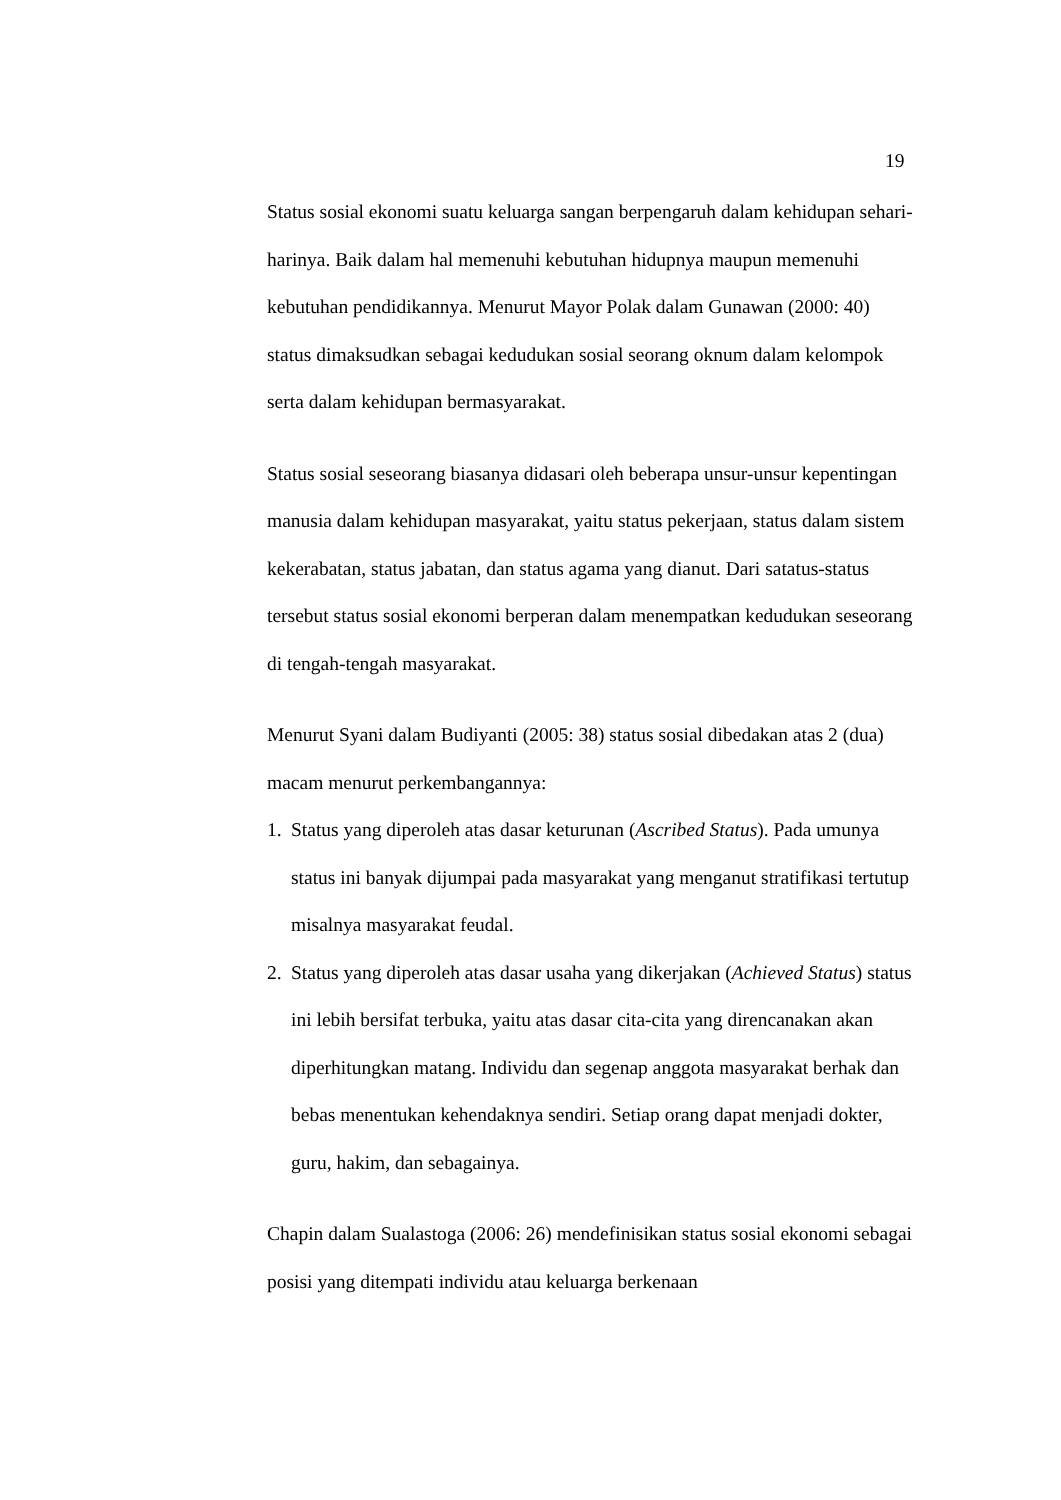19
Status sosial ekonomi suatu keluarga sangan berpengaruh dalam kehidupan sehari-harinya. Baik dalam hal memenuhi kebutuhan hidupnya maupun memenuhi kebutuhan pendidikannya. Menurut Mayor Polak dalam Gunawan (2000: 40) status dimaksudkan sebagai kedudukan sosial seorang oknum dalam kelompok serta dalam kehidupan bermasyarakat.
Status sosial seseorang biasanya didasari oleh beberapa unsur-unsur kepentingan manusia dalam kehidupan masyarakat, yaitu status pekerjaan, status dalam sistem kekerabatan, status jabatan, dan status agama yang dianut. Dari satatus-status tersebut status sosial ekonomi berperan dalam menempatkan kedudukan seseorang di tengah-tengah masyarakat.
Menurut Syani dalam Budiyanti (2005: 38) status sosial dibedakan atas 2 (dua) macam menurut perkembangannya:
1. Status yang diperoleh atas dasar keturunan (Ascribed Status). Pada umunya status ini banyak dijumpai pada masyarakat yang menganut stratifikasi tertutup misalnya masyarakat feudal.
2. Status yang diperoleh atas dasar usaha yang dikerjakan (Achieved Status) status ini lebih bersifat terbuka, yaitu atas dasar cita-cita yang direncanakan akan diperhitungkan matang. Individu dan segenap anggota masyarakat berhak dan bebas menentukan kehendaknya sendiri. Setiap orang dapat menjadi dokter, guru, hakim, dan sebagainya.
Chapin dalam Sualastoga (2006: 26) mendefinisikan status sosial ekonomi sebagai posisi yang ditempati individu atau keluarga berkenaan